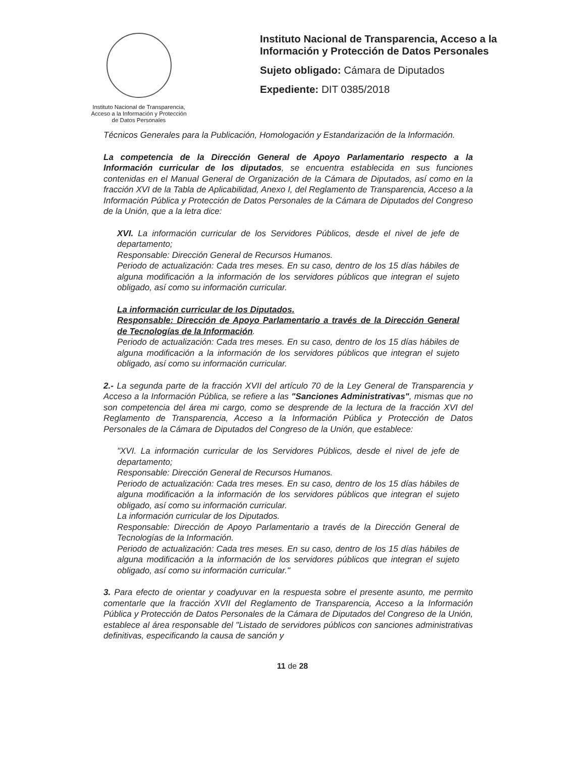Instituto Nacional de Transparencia,
Acceso a la Información y Protección
de Datos Personales
Instituto Nacional de Transparencia, Acceso a la Información y Protección de Datos Personales
Sujeto obligado: Cámara de Diputados
Expediente: DIT 0385/2018
Técnicos Generales para la Publicación, Homologación y Estandarización de la Información.
La competencia de la Dirección General de Apoyo Parlamentario respecto a la Información curricular de los diputados, se encuentra establecida en sus funciones contenidas en el Manual General de Organización de la Cámara de Diputados, así como en la fracción XVI de la Tabla de Aplicabilidad, Anexo I, del Reglamento de Transparencia, Acceso a la Información Pública y Protección de Datos Personales de la Cámara de Diputados del Congreso de la Unión, que a la letra dice:
XVI. La información curricular de los Servidores Públicos, desde el nivel de jefe de departamento;
Responsable: Dirección General de Recursos Humanos.
Periodo de actualización: Cada tres meses. En su caso, dentro de los 15 días hábiles de alguna modificación a la información de los servidores públicos que integran el sujeto obligado, así como su información curricular.
La información curricular de los Diputados.
Responsable: Dirección de Apoyo Parlamentario a través de la Dirección General de Tecnologías de la Información.
Periodo de actualización: Cada tres meses. En su caso, dentro de los 15 días hábiles de alguna modificación a la información de los servidores públicos que integran el sujeto obligado, así como su información curricular.
2.- La segunda parte de la fracción XVII del artículo 70 de la Ley General de Transparencia y Acceso a la Información Pública, se refiere a las "Sanciones Administrativas", mismas que no son competencia del área mi cargo, como se desprende de la lectura de la fracción XVI del Reglamento de Transparencia, Acceso a la Información Pública y Protección de Datos Personales de la Cámara de Diputados del Congreso de la Unión, que establece:
"XVI. La información curricular de los Servidores Públicos, desde el nivel de jefe de departamento;
Responsable: Dirección General de Recursos Humanos.
Periodo de actualización: Cada tres meses. En su caso, dentro de los 15 días hábiles de alguna modificación a la información de los servidores públicos que integran el sujeto obligado, así como su información curricular.
La información curricular de los Diputados.
Responsable: Dirección de Apoyo Parlamentario a través de la Dirección General de Tecnologías de la Información.
Periodo de actualización: Cada tres meses. En su caso, dentro de los 15 días hábiles de alguna modificación a la información de los servidores públicos que integran el sujeto obligado, así como su información curricular."
3. Para efecto de orientar y coadyuvar en la respuesta sobre el presente asunto, me permito comentarle que la fracción XVII del Reglamento de Transparencia, Acceso a la Información Pública y Protección de Datos Personales de la Cámara de Diputados del Congreso de la Unión, establece al área responsable del "Listado de servidores públicos con sanciones administrativas definitivas, especificando la causa de sanción y
11 de 28